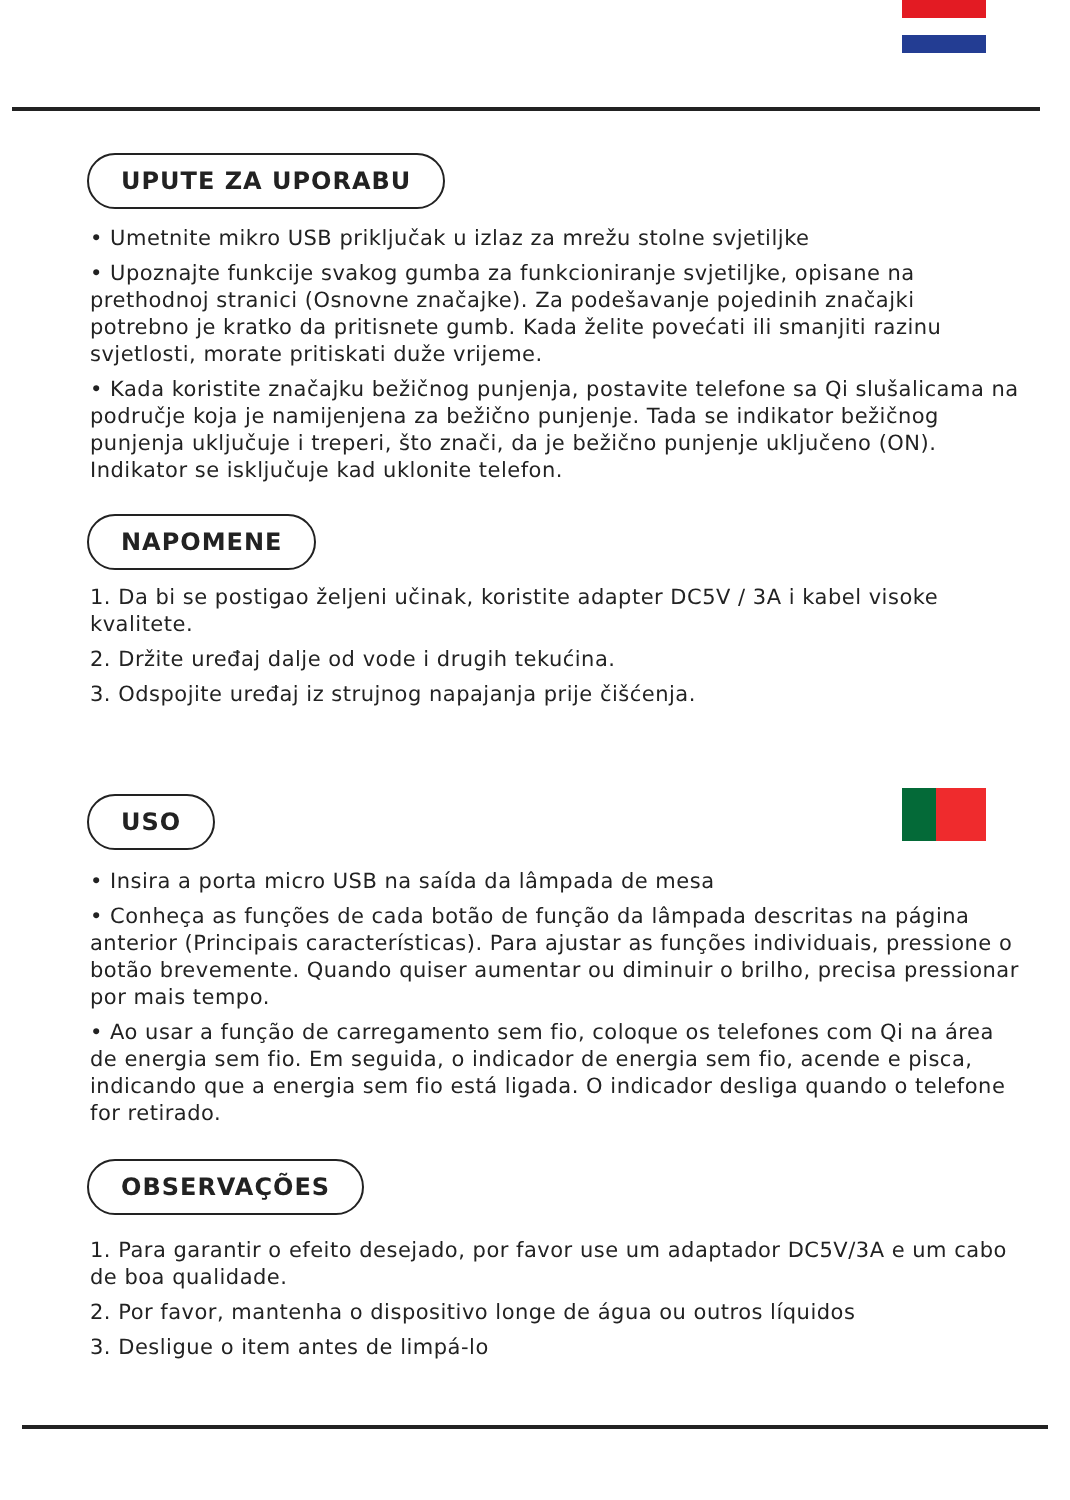UPUTE ZA UPORABU
• Umetnite mikro USB priključak u izlaz za mrežu stolne svjetiljke
• Upoznajte funkcije svakog gumba za funkcioniranje svjetiljke, opisane na prethodnoj stranici (Osnovne značajke). Za podešavanje pojedinih značajki potrebno je kratko da pritisnete gumb. Kada želite povećati ili smanjiti razinu svjetlosti, morate pritiskati duže vrijeme.
• Kada koristite značajku bežičnog punjenja, postavite telefone sa Qi slušalicama na područje koja je namijenjena za bežično punjenje. Tada se indikator bežičnog punjenja uključuje i treperi, što znači, da je bežično punjenje uključeno (ON). Indikator se isključuje kad uklonite telefon.
NAPOMENE
1. Da bi se postigao željeni učinak, koristite adapter DC5V / 3A i kabel visoke kvalitete.
2. Držite uređaj dalje od vode i drugih tekućina.
3. Odspojite uređaj iz strujnog napajanja prije čišćenja.
USO
• Insira a porta micro USB na saída da lâmpada de mesa
• Conheça as funções de cada botão de função da lâmpada descritas na página anterior (Principais características). Para ajustar as funções individuais, pressione o botão brevemente. Quando quiser aumentar ou diminuir o brilho, precisa pressionar por mais tempo.
• Ao usar a função de carregamento sem fio, coloque os telefones com Qi na área de energia sem fio. Em seguida, o indicador de energia sem fio, acende e pisca, indicando que a energia sem fio está ligada. O indicador desliga quando o telefone for retirado.
OBSERVAÇÕES
1. Para garantir o efeito desejado, por favor use um adaptador DC5V/3A e um cabo de boa qualidade.
2. Por favor, mantenha o dispositivo longe de água ou outros líquidos
3. Desligue o item antes de limpá-lo